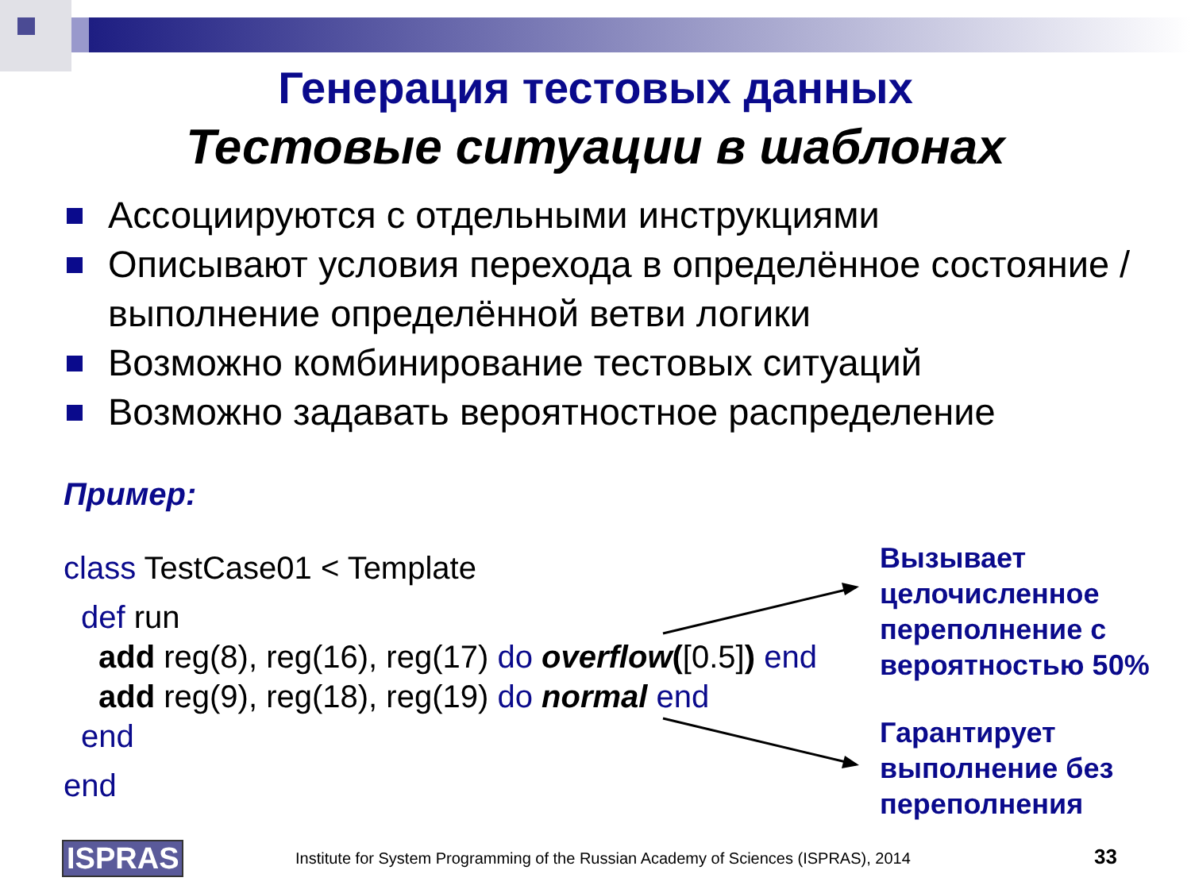Генерация тестовых данных
Тестовые ситуации в шаблонах
Ассоциируются с отдельными инструкциями
Описывают условия перехода в определённое состояние / выполнение определённой ветви логики
Возможно комбинирование тестовых ситуаций
Возможно задавать вероятностное распределение
Пример:
class TestCase01 < Template
def run
add reg(8), reg(16), reg(17) do overflow([0.5]) end
add reg(9), reg(18), reg(19) do normal end
end
end
Вызывает
целочисленное
переполнение с
вероятностью 50%
Гарантирует
выполнение без
переполнения
ISPRAS
Institute for System Programming of the Russian Academy of Sciences (ISPRAS), 2014
33